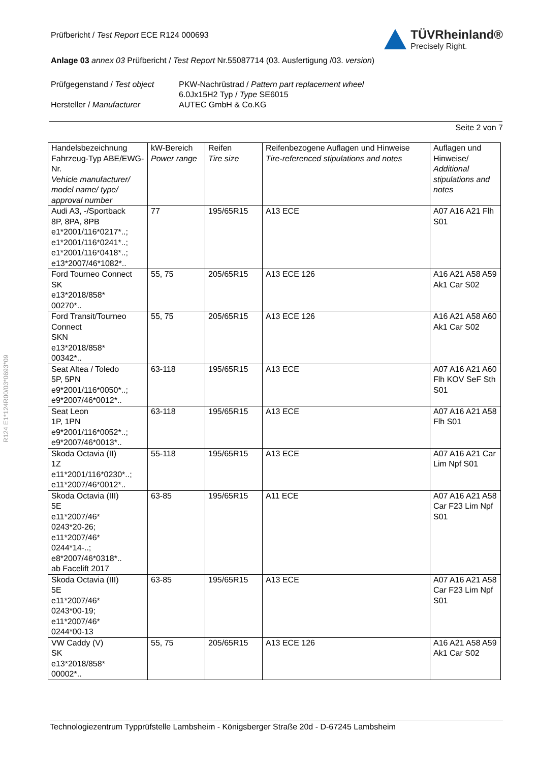R124 E1*124R00/03*0693*09
Prüfbericht / Test Report ECE R124 000693
TÜVRheinland®
Precisely Right.
Anlage 03 annex 03 Prüfbericht / Test Report Nr.55087714 (03. Ausfertigung /03. version)
Prüfgegenstand / Test object
PKW-Nachrüstrad / Pattern part replacement wheel
6.0Jx15H2 Typ / Type SE6015
Hersteller / Manufacturer
AUTEC GmbH & Co.KG
Seite 2 von 7
| Handelsbezeichnung Fahrzeug-Typ ABE/EWG-Nr. Vehicle manufacturer/ model name/ type/ approval number | kW-Bereich Power range | Reifen Tire size | Reifenbezogene Auflagen und Hinweise Tire-referenced stipulations and notes | Auflagen und Hinweise/ Additional stipulations and notes |
| --- | --- | --- | --- | --- |
| Audi A3, -/Sportback 8P, 8PA, 8PB e1*2001/116*0217*..; e1*2001/116*0241*..; e1*2001/116*0418*..; e13*2007/46*1082*.. | 77 | 195/65R15 | A13 ECE | A07 A16 A21 Flh S01 |
| Ford Tourneo Connect SK e13*2018/858* 00270*.. | 55, 75 | 205/65R15 | A13 ECE 126 | A16 A21 A58 A59 Ak1 Car S02 |
| Ford Transit/Tourneo Connect SKN e13*2018/858* 00342*.. | 55, 75 | 205/65R15 | A13 ECE 126 | A16 A21 A58 A60 Ak1 Car S02 |
| Seat Altea / Toledo 5P, 5PN e9*2001/116*0050*..; e9*2007/46*0012*.. | 63-118 | 195/65R15 | A13 ECE | A07 A16 A21 A60 Flh KOV SeF Sth S01 |
| Seat Leon 1P, 1PN e9*2001/116*0052*..; e9*2007/46*0013*.. | 63-118 | 195/65R15 | A13 ECE | A07 A16 A21 A58 Flh S01 |
| Skoda Octavia (II) 1Z e11*2001/116*0230*..; e11*2007/46*0012*.. | 55-118 | 195/65R15 | A13 ECE | A07 A16 A21 Car Lim Npf S01 |
| Skoda Octavia (III) 5E e11*2007/46* 0243*20-26; e11*2007/46* 0244*14-..; e8*2007/46*0318*.. ab Facelift 2017 | 63-85 | 195/65R15 | A11 ECE | A07 A16 A21 A58 Car F23 Lim Npf S01 |
| Skoda Octavia (III) 5E e11*2007/46* 0243*00-19; e11*2007/46* 0244*00-13 | 63-85 | 195/65R15 | A13 ECE | A07 A16 A21 A58 Car F23 Lim Npf S01 |
| VW Caddy (V) SK e13*2018/858* 00002*.. | 55, 75 | 205/65R15 | A13 ECE 126 | A16 A21 A58 A59 Ak1 Car S02 |
Technologiezentrum Typprüfstelle Lambsheim - Königsberger Straße 20d - D-67245 Lambsheim